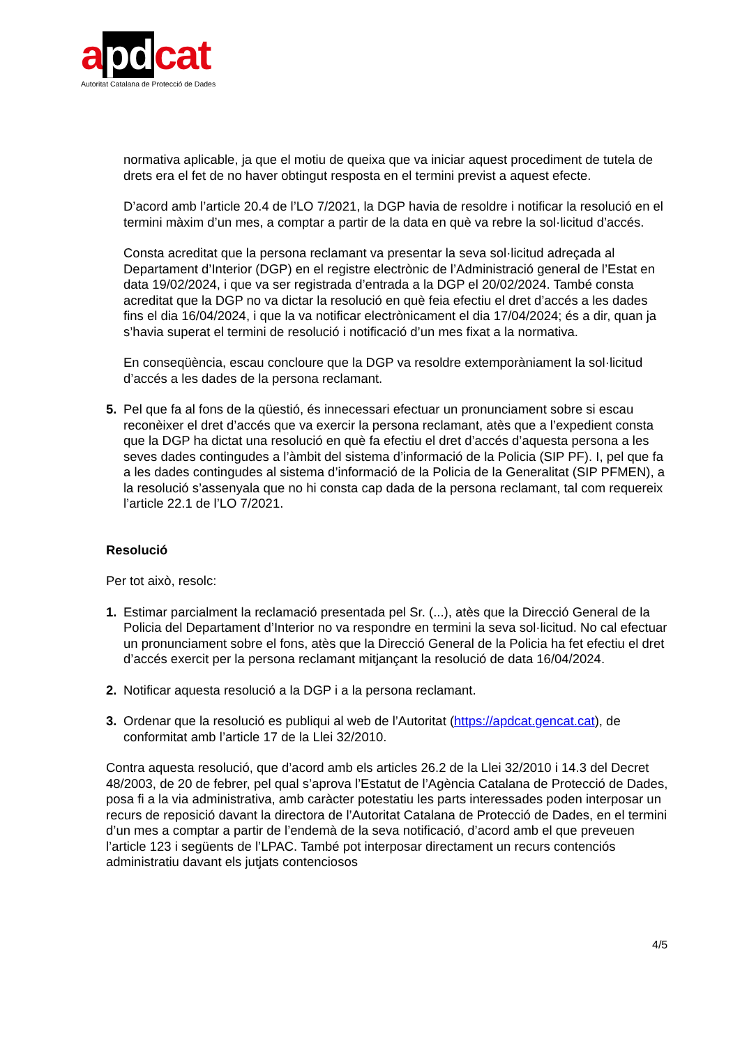apdcat
Autoritat Catalana de Protecció de Dades
normativa aplicable, ja que el motiu de queixa que va iniciar aquest procediment de tutela de drets era el fet de no haver obtingut resposta en el termini previst a aquest efecte.
D’acord amb l’article 20.4 de l’LO 7/2021, la DGP havia de resoldre i notificar la resolució en el termini màxim d’un mes, a comptar a partir de la data en què va rebre la sol·licitud d’accés.
Consta acreditat que la persona reclamant va presentar la seva sol·licitud adreçada al Departament d’Interior (DGP) en el registre electrònic de l’Administració general de l’Estat en data 19/02/2024, i que va ser registrada d’entrada a la DGP el 20/02/2024. També consta acreditat que la DGP no va dictar la resolució en què feia efectiu el dret d’accés a les dades fins el dia 16/04/2024, i que la va notificar electrònicament el dia 17/04/2024; és a dir, quan ja s’havia superat el termini de resolució i notificació d’un mes fixat a la normativa.
En conseqüència, escau concloure que la DGP va resoldre extemporàniament la sol·licitud d’accés a les dades de la persona reclamant.
5. Pel que fa al fons de la qüestió, és innecessari efectuar un pronunciament sobre si escau reconèixer el dret d’accés que va exercir la persona reclamant, atès que a l’expedient consta que la DGP ha dictat una resolució en què fa efectiu el dret d’accés d’aquesta persona a les seves dades contingudes a l’àmbit del sistema d’informació de la Policia (SIP PF). I, pel que fa a les dades contingudes al sistema d’informació de la Policia de la Generalitat (SIP PFMEN), a la resolució s’assenyala que no hi consta cap dada de la persona reclamant, tal com requereix l’article 22.1 de l’LO 7/2021.
Resolució
Per tot això, resolc:
1. Estimar parcialment la reclamació presentada pel Sr. (...), atès que la Direcció General de la Policia del Departament d’Interior no va respondre en termini la seva sol·licitud. No cal efectuar un pronunciament sobre el fons, atès que la Direcció General de la Policia ha fet efectiu el dret d’accés exercit per la persona reclamant mitjançant la resolució de data 16/04/2024.
2. Notificar aquesta resolució a la DGP i a la persona reclamant.
3. Ordenar que la resolució es publiqui al web de l’Autoritat (https://apdcat.gencat.cat), de conformitat amb l’article 17 de la Llei 32/2010.
Contra aquesta resolució, que d’acord amb els articles 26.2 de la Llei 32/2010 i 14.3 del Decret 48/2003, de 20 de febrer, pel qual s’aprova l’Estatut de l’Agència Catalana de Protecció de Dades, posa fi a la via administrativa, amb caràcter potestatiu les parts interessades poden interposar un recurs de reposició davant la directora de l’Autoritat Catalana de Protecció de Dades, en el termini d’un mes a comptar a partir de l’endemà de la seva notificació, d’acord amb el que preveuen l’article 123 i següents de l’LPAC. També pot interposar directament un recurs contenciós administratiu davant els jutjats contenciosos
4/5